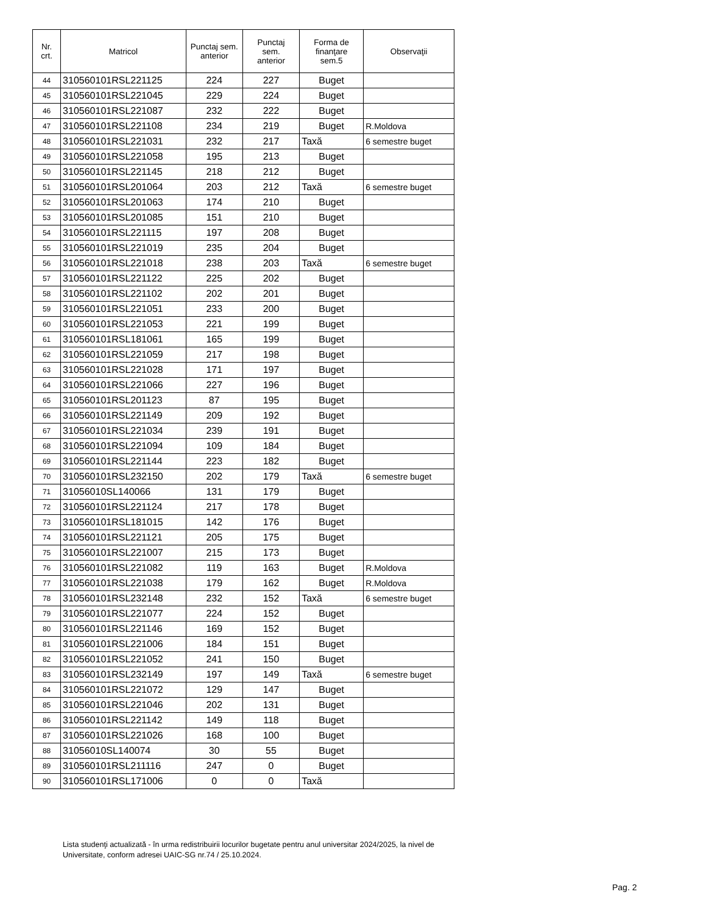| Nr. crt. | Matricol | Punctaj sem. anterior | Punctaj sem. anterior | Forma de finanţare sem.5 | Observaţii |
| --- | --- | --- | --- | --- | --- |
| 44 | 310560101RSL221125 | 224 | 227 | Buget | |
| 45 | 310560101RSL221045 | 229 | 224 | Buget | |
| 46 | 310560101RSL221087 | 232 | 222 | Buget | |
| 47 | 310560101RSL221108 | 234 | 219 | Buget | R.Moldova |
| 48 | 310560101RSL221031 | 232 | 217 | Taxă | 6 semestre buget |
| 49 | 310560101RSL221058 | 195 | 213 | Buget | |
| 50 | 310560101RSL221145 | 218 | 212 | Buget | |
| 51 | 310560101RSL201064 | 203 | 212 | Taxă | 6 semestre buget |
| 52 | 310560101RSL201063 | 174 | 210 | Buget | |
| 53 | 310560101RSL201085 | 151 | 210 | Buget | |
| 54 | 310560101RSL221115 | 197 | 208 | Buget | |
| 55 | 310560101RSL221019 | 235 | 204 | Buget | |
| 56 | 310560101RSL221018 | 238 | 203 | Taxă | 6 semestre buget |
| 57 | 310560101RSL221122 | 225 | 202 | Buget | |
| 58 | 310560101RSL221102 | 202 | 201 | Buget | |
| 59 | 310560101RSL221051 | 233 | 200 | Buget | |
| 60 | 310560101RSL221053 | 221 | 199 | Buget | |
| 61 | 310560101RSL181061 | 165 | 199 | Buget | |
| 62 | 310560101RSL221059 | 217 | 198 | Buget | |
| 63 | 310560101RSL221028 | 171 | 197 | Buget | |
| 64 | 310560101RSL221066 | 227 | 196 | Buget | |
| 65 | 310560101RSL201123 | 87 | 195 | Buget | |
| 66 | 310560101RSL221149 | 209 | 192 | Buget | |
| 67 | 310560101RSL221034 | 239 | 191 | Buget | |
| 68 | 310560101RSL221094 | 109 | 184 | Buget | |
| 69 | 310560101RSL221144 | 223 | 182 | Buget | |
| 70 | 310560101RSL232150 | 202 | 179 | Taxă | 6 semestre buget |
| 71 | 31056010SL140066 | 131 | 179 | Buget | |
| 72 | 310560101RSL221124 | 217 | 178 | Buget | |
| 73 | 310560101RSL181015 | 142 | 176 | Buget | |
| 74 | 310560101RSL221121 | 205 | 175 | Buget | |
| 75 | 310560101RSL221007 | 215 | 173 | Buget | |
| 76 | 310560101RSL221082 | 119 | 163 | Buget | R.Moldova |
| 77 | 310560101RSL221038 | 179 | 162 | Buget | R.Moldova |
| 78 | 310560101RSL232148 | 232 | 152 | Taxă | 6 semestre buget |
| 79 | 310560101RSL221077 | 224 | 152 | Buget | |
| 80 | 310560101RSL221146 | 169 | 152 | Buget | |
| 81 | 310560101RSL221006 | 184 | 151 | Buget | |
| 82 | 310560101RSL221052 | 241 | 150 | Buget | |
| 83 | 310560101RSL232149 | 197 | 149 | Taxă | 6 semestre buget |
| 84 | 310560101RSL221072 | 129 | 147 | Buget | |
| 85 | 310560101RSL221046 | 202 | 131 | Buget | |
| 86 | 310560101RSL221142 | 149 | 118 | Buget | |
| 87 | 310560101RSL221026 | 168 | 100 | Buget | |
| 88 | 31056010SL140074 | 30 | 55 | Buget | |
| 89 | 310560101RSL211116 | 247 | 0 | Buget | |
| 90 | 310560101RSL171006 | 0 | 0 | Taxă | |
Lista studenţi actualizată - în urma redistribuirii locurilor bugetate pentru anul universitar 2024/2025, la nivel de Universitate, conform adresei UAIC-SG nr.74 / 25.10.2024.
Pag. 2